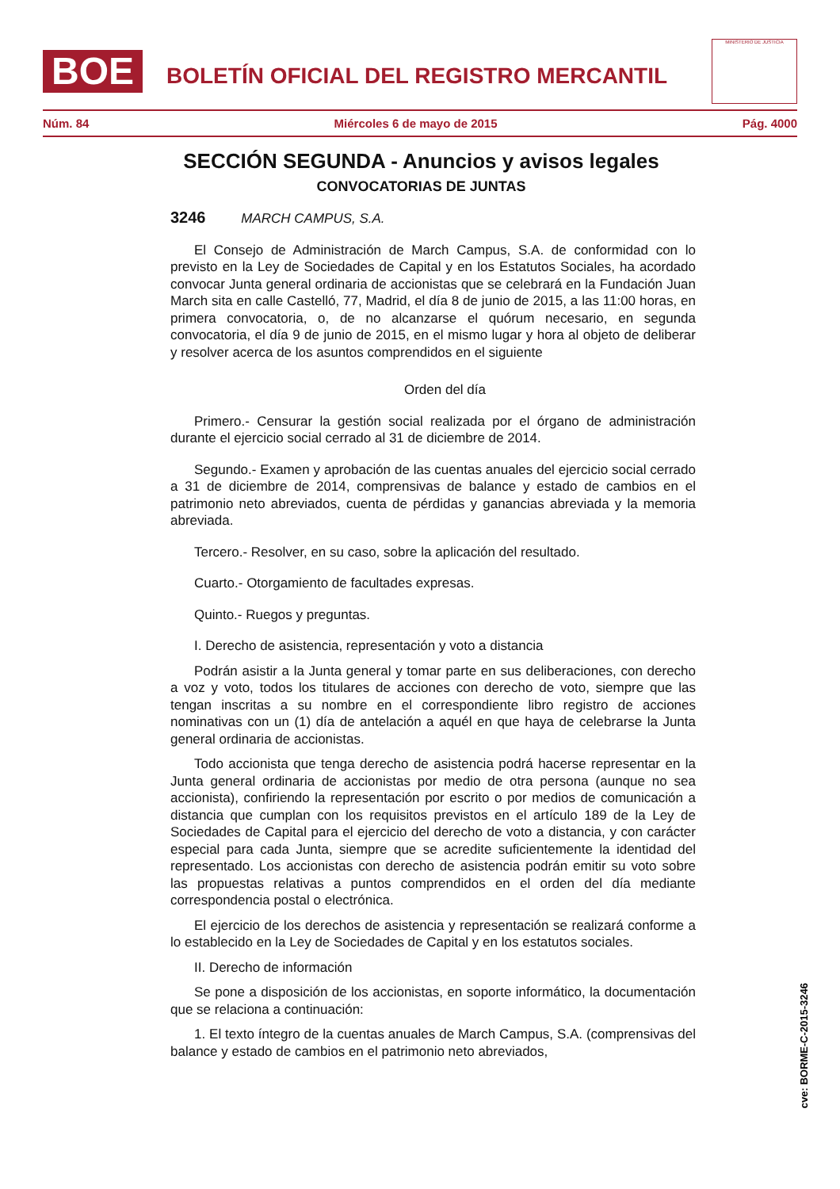BOE
BOLETÍN OFICIAL DEL REGISTRO MERCANTIL
MINISTERIO DE JUSTICIA
Núm. 84 Miércoles 6 de mayo de 2015 Pág. 4000
SECCIÓN SEGUNDA - Anuncios y avisos legales
CONVOCATORIAS DE JUNTAS
3246 MARCH CAMPUS, S.A.
El Consejo de Administración de March Campus, S.A. de conformidad con lo previsto en la Ley de Sociedades de Capital y en los Estatutos Sociales, ha acordado convocar Junta general ordinaria de accionistas que se celebrará en la Fundación Juan March sita en calle Castelló, 77, Madrid, el día 8 de junio de 2015, a las 11:00 horas, en primera convocatoria, o, de no alcanzarse el quórum necesario, en segunda convocatoria, el día 9 de junio de 2015, en el mismo lugar y hora al objeto de deliberar y resolver acerca de los asuntos comprendidos en el siguiente
Orden del día
Primero.- Censurar la gestión social realizada por el órgano de administración durante el ejercicio social cerrado al 31 de diciembre de 2014.
Segundo.- Examen y aprobación de las cuentas anuales del ejercicio social cerrado a 31 de diciembre de 2014, comprensivas de balance y estado de cambios en el patrimonio neto abreviados, cuenta de pérdidas y ganancias abreviada y la memoria abreviada.
Tercero.- Resolver, en su caso, sobre la aplicación del resultado.
Cuarto.- Otorgamiento de facultades expresas.
Quinto.- Ruegos y preguntas.
I. Derecho de asistencia, representación y voto a distancia
Podrán asistir a la Junta general y tomar parte en sus deliberaciones, con derecho a voz y voto, todos los titulares de acciones con derecho de voto, siempre que las tengan inscritas a su nombre en el correspondiente libro registro de acciones nominativas con un (1) día de antelación a aquél en que haya de celebrarse la Junta general ordinaria de accionistas.
Todo accionista que tenga derecho de asistencia podrá hacerse representar en la Junta general ordinaria de accionistas por medio de otra persona (aunque no sea accionista), confiriendo la representación por escrito o por medios de comunicación a distancia que cumplan con los requisitos previstos en el artículo 189 de la Ley de Sociedades de Capital para el ejercicio del derecho de voto a distancia, y con carácter especial para cada Junta, siempre que se acredite suficientemente la identidad del representado. Los accionistas con derecho de asistencia podrán emitir su voto sobre las propuestas relativas a puntos comprendidos en el orden del día mediante correspondencia postal o electrónica.
El ejercicio de los derechos de asistencia y representación se realizará conforme a lo establecido en la Ley de Sociedades de Capital y en los estatutos sociales.
II. Derecho de información
Se pone a disposición de los accionistas, en soporte informático, la documentación que se relaciona a continuación:
1. El texto íntegro de la cuentas anuales de March Campus, S.A. (comprensivas del balance y estado de cambios en el patrimonio neto abreviados,
cve: BORME-C-2015-3246